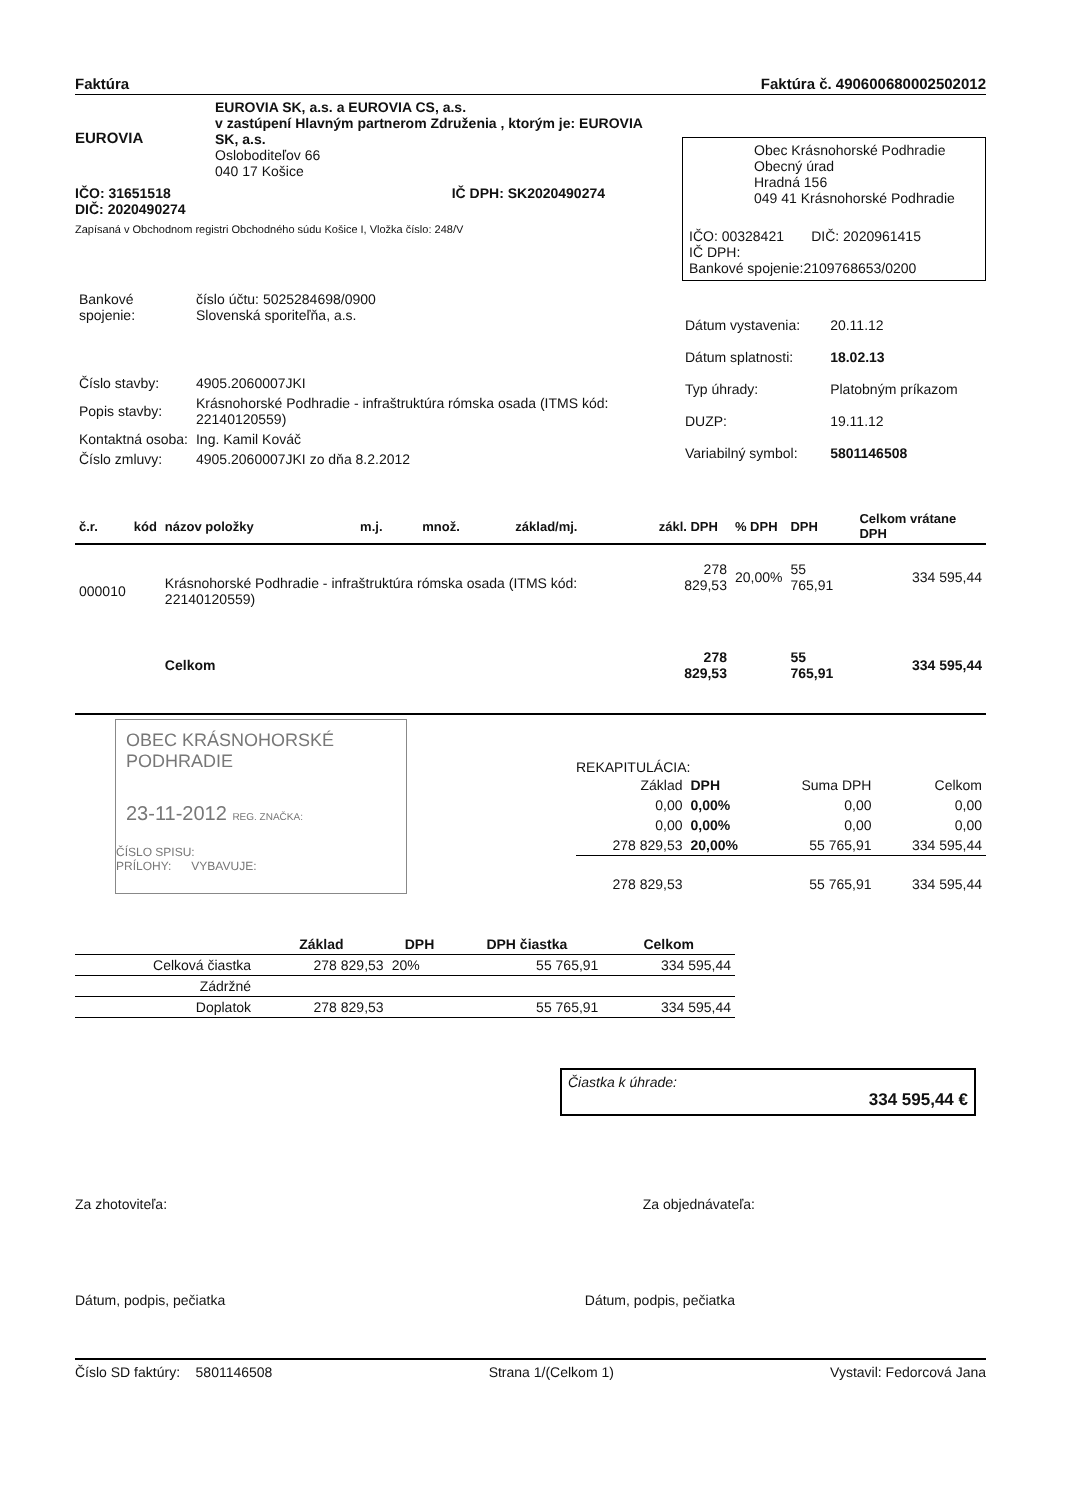Faktúra Faktúra č. 490600680002502012
EUROVIA
EUROVIA SK, a.s. a EUROVIA CS, a.s.
v zastúpení Hlavným partnerom Združenia , ktorým je: EUROVIA SK, a.s.
Oslobodite­ľov 66
040 17 Košice
IČO: 31651518
DIČ: 2020490274 IČ DPH: SK2020490274
Zapísaná v Obchodnom registri Obchodného súdu Košice I, Vložka číslo: 248/V
Obec Krásnohorské Podhradie
Obecný úrad
Hradná 156
049 41 Krásnohorské Podhradie
IČO: 00328421 DIČ: 2020961415
IČ DPH:
Bankové spojenie:2109768653/0200
| Bankové spojenie: | číslo účtu: 5025284698/0900 Slovenská sporiteľňa, a.s. |
| Číslo stavby: | 4905.2060007JKI |
| Popis stavby: | Krásnohorské Podhradie - infraštruktúra rómska osada (ITMS kód: 22140120559) |
| Kontaktná osoba: | Ing. Kamil Kováč |
| Číslo zmluvy: | 4905.2060007JKI zo dňa 8.2.2012 |
| Dátum vystavenia: | 20.11.12 |
| Dátum splatnosti: | 18.02.13 |
| Typ úhrady: | Platobným príkazom |
| DUZP: | 19.11.12 |
| Variabilný symbol: | 5801146508 |
| č.r. | kód | názov položky | m.j. | množ. | základ/mj. | zákl. DPH | % DPH | DPH | Celkom vrátane DPH |
| --- | --- | --- | --- | --- | --- | --- | --- | --- | --- |
| 000010 | | Krásnohorské Podhradie - infraštruktúra rómska osada (ITMS kód: 22140120559) | | | | 278 829,53 | 20,00% | 55 765,91 | 334 595,44 |
| | | Celkom | | | | 278 829,53 | | 55 765,91 | 334 595,44 |
OBEC KRÁSNOHORSKÉ PODHRADIE
23-11-2012 REG. ZNAČKA:
ČÍSLO SPISU:
PRÍLOHY: VYBAVUJE:
REKAPITULÁCIA:
| Základ | DPH | Suma DPH | Celkom |
| 0,00 | 0,00% | 0,00 | 0,00 |
| 0,00 | 0,00% | 0,00 | 0,00 |
| 278 829,53 | 20,00% | 55 765,91 | 334 595,44 |
| 278 829,53 | | 55 765,91 | 334 595,44 |
| | Základ | DPH | DPH čiastka | Celkom |
| --- | --- | --- | --- | --- |
| Celková čiastka | 278 829,53 | 20% | 55 765,91 | 334 595,44 |
| Zádržné | | | | |
| Doplatok | 278 829,53 | | 55 765,91 | 334 595,44 |
Čiastka k úhrade:
334 595,44 €
Za zhotoviteľa: Za objednávateľa:
Dátum, podpis, pečiatka Dátum, podpis, pečiatka
Číslo SD faktúry: 5801146508 Strana 1/(Celkom 1) Vystavil: Fedorcová Jana